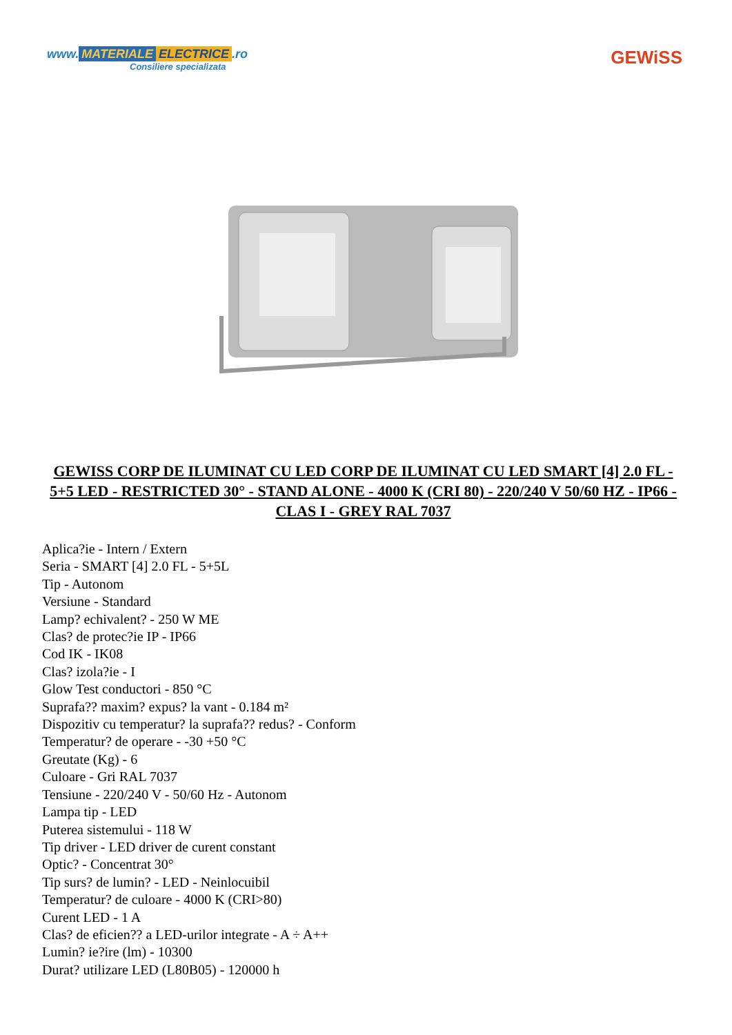www. MATERIALE ELECTRICE.ro
Consiliere specializata
GEWiSS
GEWISS CORP DE ILUMINAT CU LED CORP DE ILUMINAT CU LED SMART [4] 2.0 FL - 5+5 LED - RESTRICTED 30° - STAND ALONE - 4000 K (CRI 80) - 220/240 V 50/60 HZ - IP66 - CLAS I - GREY RAL 7037
Aplica?ie - Intern / Extern
Seria - SMART [4] 2.0 FL - 5+5L
Tip - Autonom
Versiune - Standard
Lamp? echivalent? - 250 W ME
Clas? de protec?ie IP - IP66
Cod IK - IK08
Clas? izola?ie - I
Glow Test conductori - 850 °C
Suprafa?? maxim? expus? la vant - 0.184 m²
Dispozitiv cu temperatur? la suprafa?? redus? - Conform
Temperatur? de operare - -30 +50 °C
Greutate (Kg) - 6
Culoare - Gri RAL 7037
Tensiune - 220/240 V - 50/60 Hz - Autonom
Lampa tip - LED
Puterea sistemului - 118 W
Tip driver - LED driver de curent constant
Optic? - Concentrat 30°
Tip surs? de lumin? - LED - Neinlocuibil
Temperatur? de culoare - 4000 K (CRI>80)
Curent LED - 1 A
Clas? de eficien?? a LED-urilor integrate - A ÷ A++
Lumin? ie?ire (lm) - 10300
Durat? utilizare LED (L80B05) - 120000 h